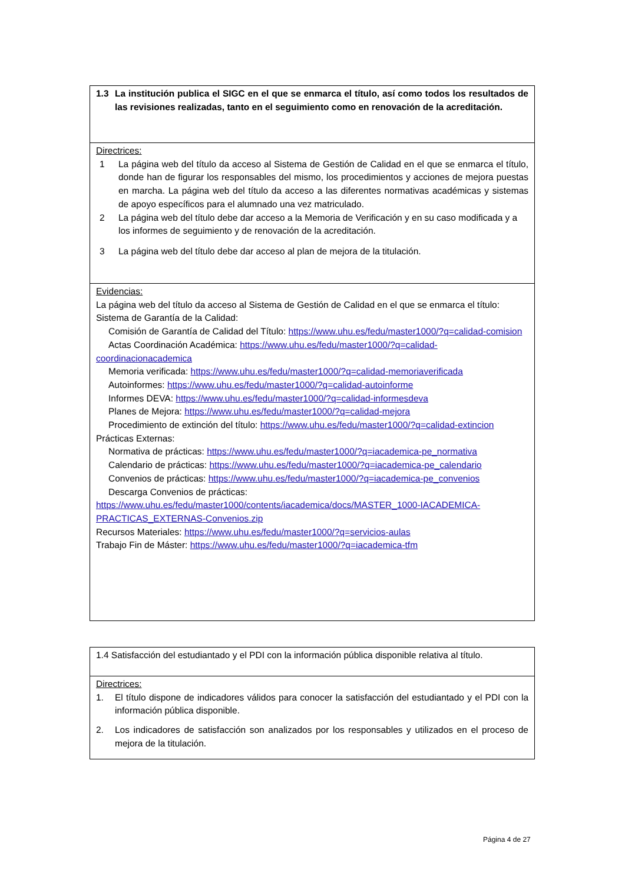| 1.3 La institución publica el SIGC en el que se enmarca el título, así como todos los resultados de las revisiones realizadas, tanto en el seguimiento como en renovación de la acreditación. |
| Directrices: 1 La página web del título da acceso al Sistema de Gestión de Calidad en el que se enmarca el título, donde han de figurar los responsables del mismo, los procedimientos y acciones de mejora puestas en marcha. La página web del título da acceso a las diferentes normativas académicas y sistemas de apoyo específicos para el alumnado una vez matriculado. 2 La página web del título debe dar acceso a la Memoria de Verificación y en su caso modificada y a los informes de seguimiento y de renovación de la acreditación. 3 La página web del título debe dar acceso al plan de mejora de la titulación. |
| Evidencias: La página web del título da acceso al Sistema de Gestión de Calidad en el que se enmarca el título: Sistema de Garantía de la Calidad: Comisión de Garantía de Calidad del Título: https://www.uhu.es/fedu/master1000/?q=calidad-comision Actas Coordinación Académica: https://www.uhu.es/fedu/master1000/?q=calidad-coordinacionacademica Memoria verificada: https://www.uhu.es/fedu/master1000/?q=calidad-memoriaverificada Autoinformes: https://www.uhu.es/fedu/master1000/?q=calidad-autoinforme Informes DEVA: https://www.uhu.es/fedu/master1000/?q=calidad-informesdeva Planes de Mejora: https://www.uhu.es/fedu/master1000/?q=calidad-mejora Procedimiento de extinción del título: https://www.uhu.es/fedu/master1000/?q=calidad-extincion Prácticas Externas: Normativa de prácticas: https://www.uhu.es/fedu/master1000/?q=iacademica-pe_normativa Calendario de prácticas: https://www.uhu.es/fedu/master1000/?q=iacademica-pe_calendario Convenios de prácticas: https://www.uhu.es/fedu/master1000/?q=iacademica-pe_convenios Descarga Convenios de prácticas: https://www.uhu.es/fedu/master1000/contents/iacademica/docs/MASTER_1000-IACADEMICA-PRACTICAS_EXTERNAS-Convenios.zip Recursos Materiales: https://www.uhu.es/fedu/master1000/?q=servicios-aulas Trabajo Fin de Máster: https://www.uhu.es/fedu/master1000/?q=iacademica-tfm |
| 1.4 Satisfacción del estudiantado y el PDI con la información pública disponible relativa al título. |
| Directrices: 1. El título dispone de indicadores válidos para conocer la satisfacción del estudiantado y el PDI con la información pública disponible. 2. Los indicadores de satisfacción son analizados por los responsables y utilizados en el proceso de mejora de la titulación. |
Página 4 de 27